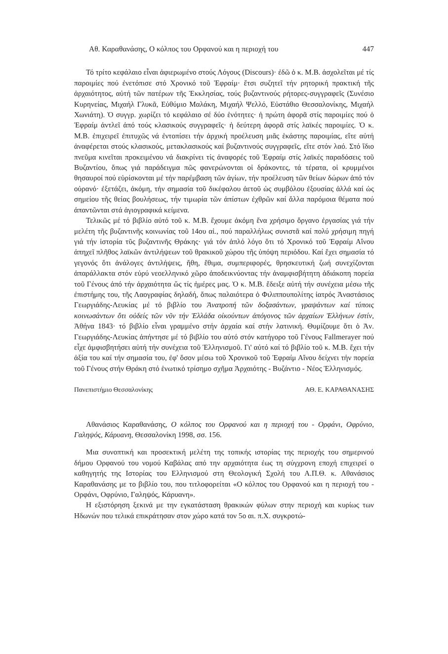Αθ. Καραθανάσης, Ο κόλπος του Ορφανού και η περιοχή του 447
Τό τρίτο κεφάλαιο εἶναι ἀφιερωμένο στούς Λόγους (Discours)· ἐδῶ ὁ κ. Μ.Β. ἀσχολεῖται μέ τίς παροιμίες πού ἐνετόπισε στό Χρονικό τοῦ Ἐφραίμ· ἔτσι συζητεῖ τήν ρητορική πρακτική τῆς ἀρχαιότητος, αὐτή τῶν πατέρων τῆς Ἐκκλησίας, τούς βυζαντινούς ρήτορες-συγγραφεῖς (Συνέσιο Κυρηνείας, Μιχαήλ Γλυκᾶ, Εὐθύμιο Μαλάκη, Μιχαήλ Ψελλό, Εὐστάθιο Θεσσαλονίκης, Μιχαήλ Χωνιάτη). Ὁ συγγρ. χωρίζει τό κεφάλαιο σέ δύο ἑνότητες· ἡ πρώτη ἀφορᾶ στίς παροιμίες πού ὁ Ἐφραίμ ἀντλεῖ ἀπό τούς κλασικούς συγγραφεῖς· ἡ δεύτερη ἀφορᾶ στίς λαϊκές παροιμίες. Ὁ κ. Μ.Β. ἐπιχειρεῖ ἐπιτυχῶς νά ἐντοπίσει τήν ἀρχική προέλευση μιᾶς ἑκάστης παροιμίας, εἴτε αὐτή ἀναφέρεται στούς κλασικούς, μετακλασικούς καί βυζαντινούς συγγραφεῖς, εἴτε στόν λαό. Στό ἴδιο πνεῦμα κινεῖται προκειμένου νά διακρίνει τίς ἀναφορές τοῦ Ἐφραίμ στίς λαϊκές παραδόσεις τοῦ Βυζαντίου, ὅπως γιά παράδειγμα πῶς φανερώνονται οἱ δράκοντες, τά τέρατα, οἱ κρυμμένοι θησαυροί πού εὑρίσκονται μέ τήν παρέμβαση τῶν ἁγίων, τήν προέλευση τῶν θείων δώρων ἀπό τόν οὐρανό· ἐξετάζει, ἀκόμη, τήν σημασία τοῦ δικέφαλου ἀετοῦ ὡς συμβόλου ἐξουσίας ἀλλά καί ὡς σημείου τῆς θείας βουλήσεως, τήν τιμωρία τῶν ἀπίστων ἐχθρῶν καί ἄλλα παρόμοια θέματα πού ἀπαντῶνται στά ἁγιογραφικά κείμενα.
Τελικῶς μέ τό βιβλίο αὐτό τοῦ κ. Μ.Β. ἔχουμε ἀκόμη ἕνα χρήσιμο ὄργανο ἐργασίας γιά τήν μελέτη τῆς βυζαντινῆς κοινωνίας τοῦ 14ου αἰ., πού παραλλήλως συνιστᾶ καί πολύ χρήσιμη πηγή γιά τήν ἱστορία τῦς βυζαντινῆς Θράκης· γιά τόν ἁπλό λόγο ὅτι τό Χρονικό τοῦ Ἐφραίμ Αἴνου ἀπηχεῖ πλῆθος λαϊκῶν ἀντιλήψεων τοῦ θρακικοῦ χώρου τῆς ὑπόψη περιόδου. Καί ἔχει σημασία τό γεγονός ὅτι ἀνάλογες ἀντιλήψεις, ἤθη, ἔθιμα, συμπεριφορές, θρησκευτική ζωή συνεχίζονται ἀπαράλλακτα στόν εὐρύ νεοελληνικό χῶρο ἀποδεικνύοντας τήν ἀναμφισβήτητη ἀδιάκοπη πορεία τοῦ Γένους ἀπό τήν ἀρχαιότητα ὥς τίς ἡμέρες μας. Ὁ κ. Μ.Β. ἔδειξε αὐτή τήν συνέχεια μέσω τῆς ἐπιστήμης του, τῆς Λαογραφίας δηλαδή, ὅπως παλαιότερα ὁ Φιλιππουπολίτης ἰατρός Ἀναστάσιος Γεωργιάδης-Λευκίας μέ τό βιβλίο του Ἀνατροπή τῶν δοξασάντων, γραψάντων καί τύποις κοινωσάντων ὅτι οὐδείς τῶν νῦν τήν Ἑλλάδα οἰκούντων ἀπόγονος τῶν ἀρχαίων Ἑλλήνων ἐστίν, Ἀθήνα 1843· τό βιβλίο εἶναι γραμμένο στήν ἀρχαία καί στήν λατινική. Θυμίζουμε ὅτι ὁ Ἀν. Γεωργιάδης-Λευκίας ἀπήντησε μέ τό βιβλίο του αὐτό στόν κατήγορο τοῦ Γένους Fallmerayer πού εἶχε ἀμφισβητήσει αὐτή τήν συνέχεια τοῦ Ἑλληνισμοῦ. Γι' αὐτό καί τό βιβλίο τοῦ κ. Μ.Β. ἔχει τήν ἀξία του καί τήν σημασία του, ἐφ' ὅσον μέσω τοῦ Χρονικοῦ τοῦ Ἐφραίμ Αἴνου δείχνει τήν πορεία τοῦ Γένους στήν Θράκη στό ἑνωτικό τρίσημο σχῆμα Ἀρχαιότης - Βυζάντιο - Νέος Ἑλληνισμός.
Πανεπιστήμιο Θεσσαλονίκης ΑΘ. Ε. ΚΑΡΑΘΑΝΑΣΗΣ
Αθανάσιος Καραθανάσης, Ο κόλπος του Ορφανού και η περιοχή του - Ορφάνι, Οφρύνιο, Γαληψός, Κάρυανη, Θεσσαλονίκη 1998, σσ. 156.
Μια συνοπτική και προσεκτική μελέτη της τοπικής ιστορίας της περιοχής του σημερινού δήμου Ορφανού του νομού Καβάλας από την αρχαιότητα έως τη σύγχρονη εποχή επιχειρεί ο καθηγητής της Ιστορίας του Ελληνισμού στη Θεολογική Σχολή του Α.Π.Θ. κ. Αθανάσιος Καραθανάσης με το βιβλίο του, που τιτλοφορείται «Ο κόλπος του Ορφανού και η περιοχή του - Ορφάνι, Οφρύνιο, Γαληψός, Κάρυανη».
Η εξιστόρηση ξεκινά με την εγκατάσταση θρακικών φύλων στην περιοχή και κυρίως των Ηδωνών που τελικά επικράτησαν στον χώρο κατά τον 5ο αι. π.Χ. συγκροτώ-